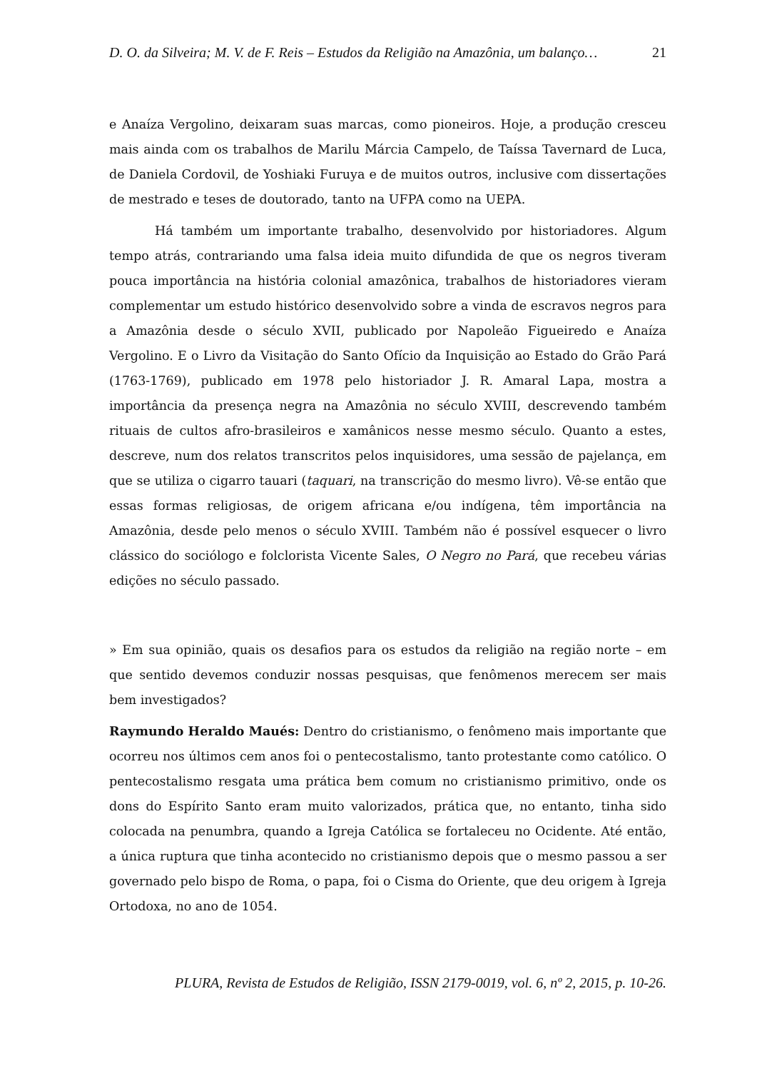D. O. da Silveira; M. V. de F. Reis – Estudos da Religião na Amazônia, um balanço… 21
e Anaíza Vergolino, deixaram suas marcas, como pioneiros. Hoje, a produção cresceu mais ainda com os trabalhos de Marilu Márcia Campelo, de Taíssa Tavernard de Luca, de Daniela Cordovil, de Yoshiaki Furuya e de muitos outros, inclusive com dissertações de mestrado e teses de doutorado, tanto na UFPA como na UEPA.
Há também um importante trabalho, desenvolvido por historiadores. Algum tempo atrás, contrariando uma falsa ideia muito difundida de que os negros tiveram pouca importância na história colonial amazônica, trabalhos de historiadores vieram complementar um estudo histórico desenvolvido sobre a vinda de escravos negros para a Amazônia desde o século XVII, publicado por Napoleão Figueiredo e Anaíza Vergolino. E o Livro da Visitação do Santo Ofício da Inquisição ao Estado do Grão Pará (1763-1769), publicado em 1978 pelo historiador J. R. Amaral Lapa, mostra a importância da presença negra na Amazônia no século XVIII, descrevendo também rituais de cultos afro-brasileiros e xamânicos nesse mesmo século. Quanto a estes, descreve, num dos relatos transcritos pelos inquisidores, uma sessão de pajelança, em que se utiliza o cigarro tauari (taquari, na transcrição do mesmo livro). Vê-se então que essas formas religiosas, de origem africana e/ou indígena, têm importância na Amazônia, desde pelo menos o século XVIII. Também não é possível esquecer o livro clássico do sociólogo e folclorista Vicente Sales, O Negro no Pará, que recebeu várias edições no século passado.
» Em sua opinião, quais os desafios para os estudos da religião na região norte – em que sentido devemos conduzir nossas pesquisas, que fenômenos merecem ser mais bem investigados?
Raymundo Heraldo Maués: Dentro do cristianismo, o fenômeno mais importante que ocorreu nos últimos cem anos foi o pentecostalismo, tanto protestante como católico. O pentecostalismo resgata uma prática bem comum no cristianismo primitivo, onde os dons do Espírito Santo eram muito valorizados, prática que, no entanto, tinha sido colocada na penumbra, quando a Igreja Católica se fortaleceu no Ocidente. Até então, a única ruptura que tinha acontecido no cristianismo depois que o mesmo passou a ser governado pelo bispo de Roma, o papa, foi o Cisma do Oriente, que deu origem à Igreja Ortodoxa, no ano de 1054.
PLURA, Revista de Estudos de Religião, ISSN 2179-0019, vol. 6, nº 2, 2015, p. 10-26.